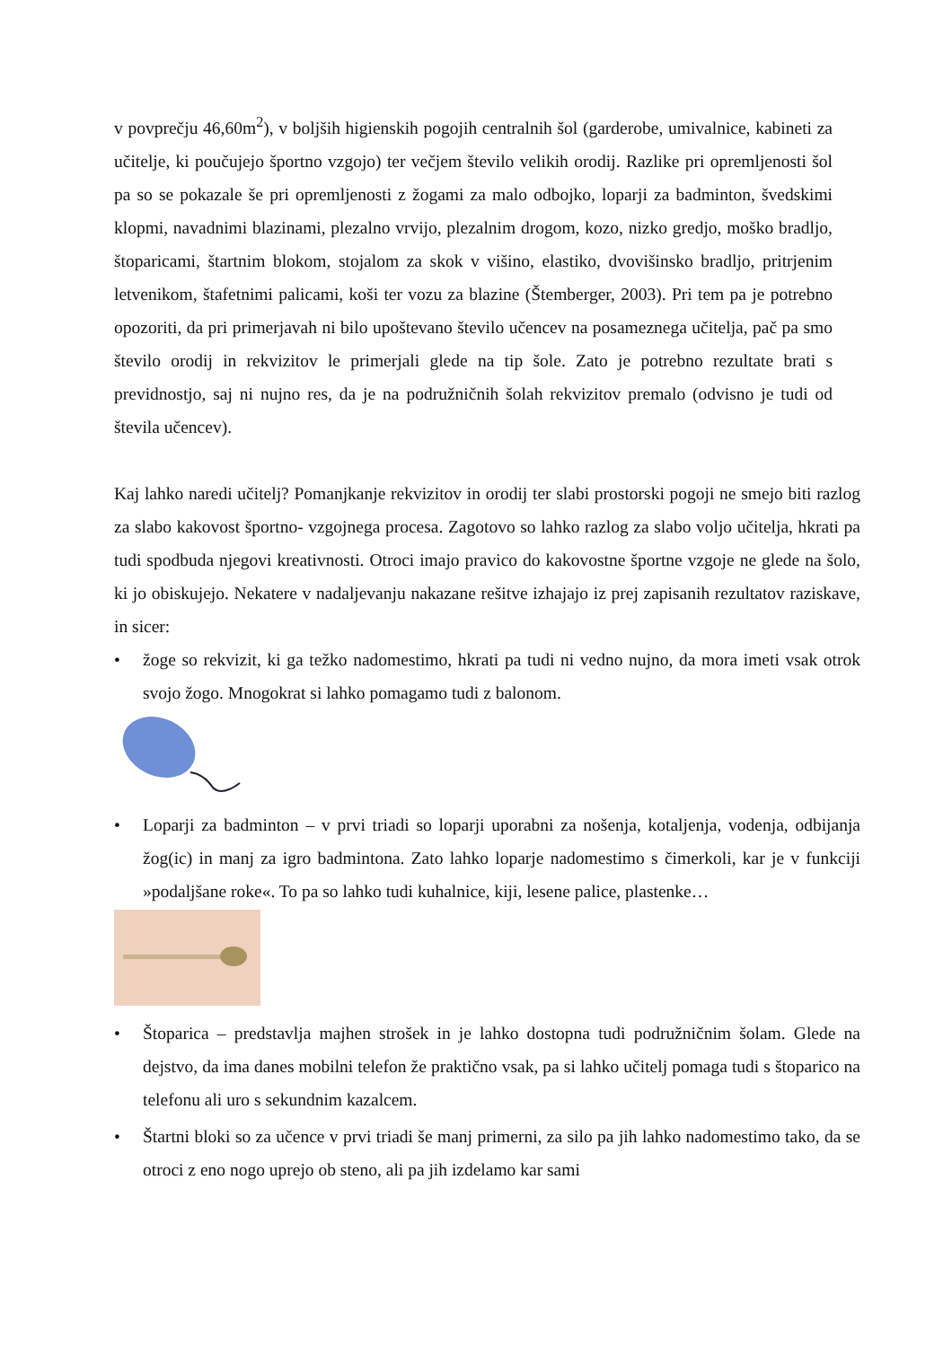v povprečju 46,60m<sup>2</sup>), v boljših higienskih pogojih centralnih šol (garderobe, umivalnice, kabineti za učitelje, ki poučujejo športno vzgojo) ter večjem število velikih orodij. Razlike pri opremljenosti šol pa so se pokazale še pri opremljenosti z žogami za malo odbojko, loparji za badminton, švedskimi klopmi, navadnimi blazinami, plezalno vrvijo, plezalnim drogom, kozo, nizko gredjo, moško bradljo, štoparicami, štartnim blokom, stojalom za skok v višino, elastiko, dvovišinsko bradljo, pritrjenim letvenikom, štafetnimi palicami, koši ter vozu za blazine (Štemberger, 2003). Pri tem pa je potrebno opozoriti, da pri primerjavah ni bilo upoštevano število učencev na posameznega učitelja, pač pa smo število orodij in rekvizitov le primerjali glede na tip šole. Zato je potrebno rezultate brati s previdnostjo, saj ni nujno res, da je na podružničnih šolah rekvizitov premalo (odvisno je tudi od števila učencev).
Kaj lahko naredi učitelj? Pomanjkanje rekvizitov in orodij ter slabi prostorski pogoji ne smejo biti razlog za slabo kakovost športno- vzgojnega procesa. Zagotovo so lahko razlog za slabo voljo učitelja, hkrati pa tudi spodbuda njegovi kreativnosti. Otroci imajo pravico do kakovostne športne vzgoje ne glede na šolo, ki jo obiskujejo. Nekatere v nadaljevanju nakazane rešitve izhajajo iz prej zapisanih rezultatov raziskave, in sicer:
• žoge so rekvizit, ki ga težko nadomestimo, hkrati pa tudi ni vedno nujno, da mora imeti vsak otrok svojo žogo. Mnogokrat si lahko pomagamo tudi z balonom.
• Loparji za badminton – v prvi triadi so loparji uporabni za nošenja, kotaljenja, vodenja, odbijanja žog(ic) in manj za igro badmintona. Zato lahko loparje nadomestimo s čimerkoli, kar je v funkciji »podaljšane roke«. To pa so lahko tudi kuhalnice, kiji, lesene palice, plastenke…
• Štoparica – predstavlja majhen strošek in je lahko dostopna tudi podružničnim šolam. Glede na dejstvo, da ima danes mobilni telefon že praktično vsak, pa si lahko učitelj pomaga tudi s štoparico na telefonu ali uro s sekundnim kazalcem.
• Štartni bloki so za učence v prvi triadi še manj primerni, za silo pa jih lahko nadomestimo tako, da se otroci z eno nogo uprejo ob steno, ali pa jih izdelamo kar sami